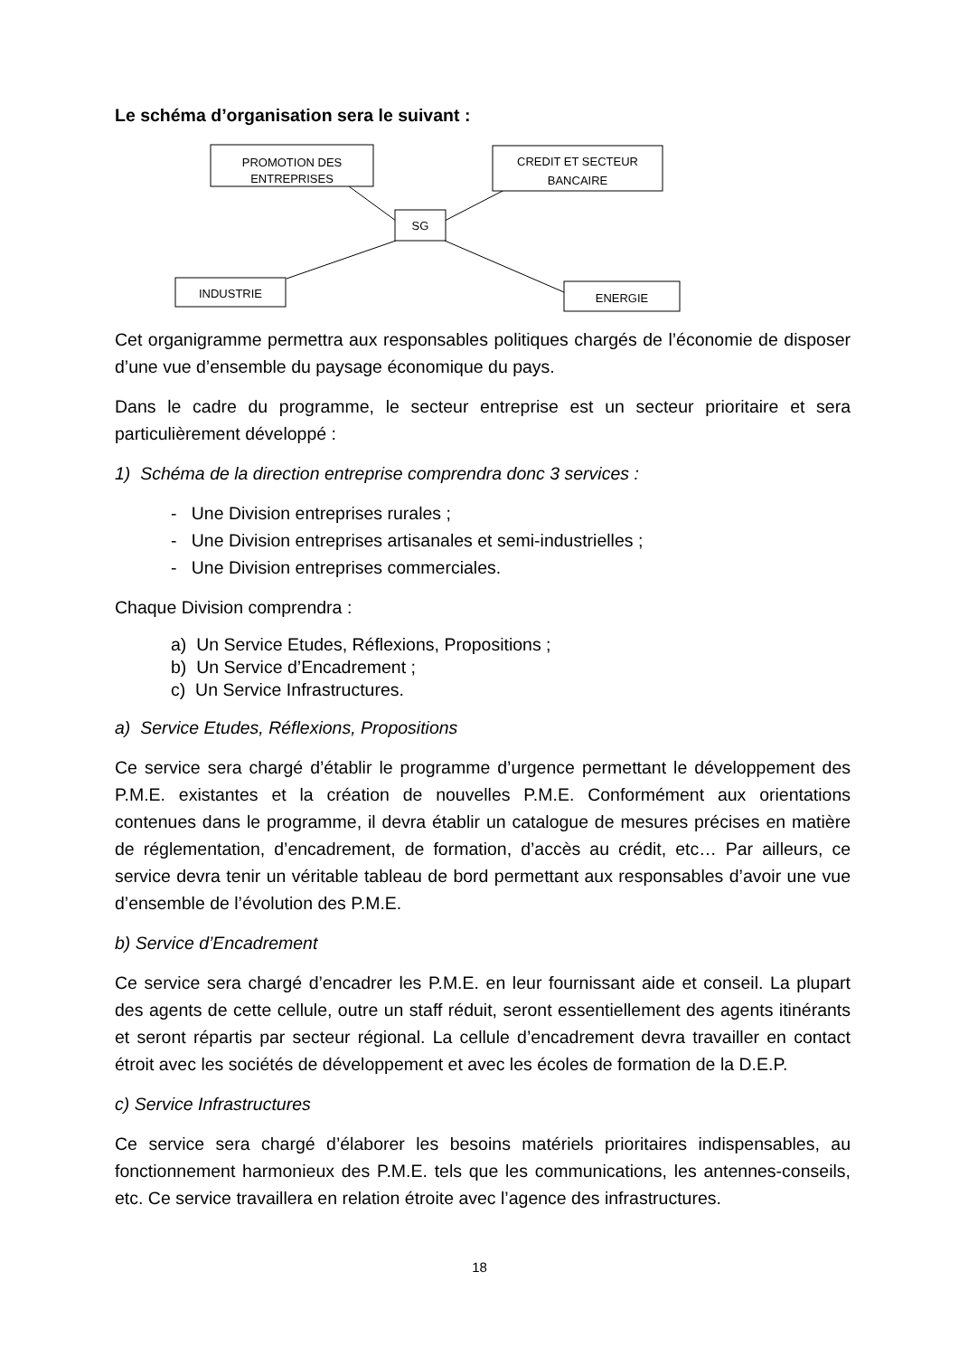Le schéma d’organisation sera le suivant :
PROMOTION DES
ENTREPRISES
CREDIT ET SECTEUR
BANCAIRE
SG
INDUSTRIE
ENERGIE
Cet organigramme permettra aux responsables politiques chargés de l’économie de disposer d’une vue d’ensemble du paysage économique du pays.
Dans le cadre du programme, le secteur entreprise est un secteur prioritaire et sera particulièrement développé :
1) Schéma de la direction entreprise comprendra donc 3 services :
- Une Division entreprises rurales ;
- Une Division entreprises artisanales et semi-industrielles ;
- Une Division entreprises commerciales.
Chaque Division comprendra :
a) Un Service Etudes, Réflexions, Propositions ;
b) Un Service d’Encadrement ;
c) Un Service Infrastructures.
a) Service Etudes, Réflexions, Propositions
Ce service sera chargé d’établir le programme d’urgence permettant le développement des P.M.E. existantes et la création de nouvelles P.M.E. Conformément aux orientations contenues dans le programme, il devra établir un catalogue de mesures précises en matière de réglementation, d’encadrement, de formation, d’accès au crédit, etc… Par ailleurs, ce service devra tenir un véritable tableau de bord permettant aux responsables d’avoir une vue d’ensemble de l’évolution des P.M.E.
b) Service d’Encadrement
Ce service sera chargé d’encadrer les P.M.E. en leur fournissant aide et conseil. La plupart des agents de cette cellule, outre un staff réduit, seront essentiellement des agents itinérants et seront répartis par secteur régional. La cellule d’encadrement devra travailler en contact étroit avec les sociétés de développement et avec les écoles de formation de la D.E.P.
c) Service Infrastructures
Ce service sera chargé d’élaborer les besoins matériels prioritaires indispensables, au fonctionnement harmonieux des P.M.E. tels que les communications, les antennes-conseils, etc. Ce service travaillera en relation étroite avec l’agence des infrastructures.
18